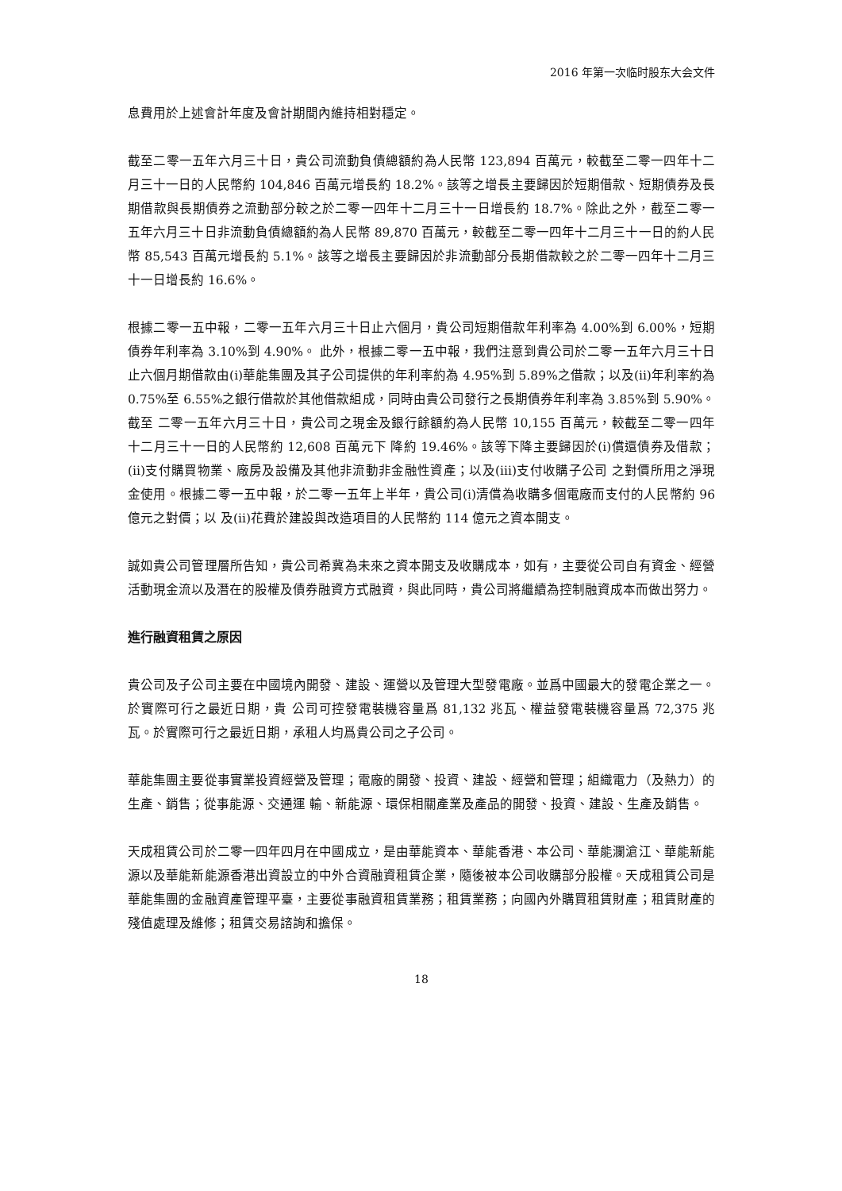2016 年第一次临时股东大会文件
息費用於上述會計年度及會計期間內維持相對穩定。
截至二零一五年六月三十日，貴公司流動負債總額約為人民幣 123,894 百萬元，較截至二零一四年十二月三十一日的人民幣約 104,846 百萬元增長約 18.2%。該等之增長主要歸因於短期借款、短期債券及長期借款與長期債券之流動部分較之於二零一四年十二月三十一日增長約 18.7%。除此之外，截至二零一五年六月三十日非流動負債總額約為人民幣 89,870 百萬元，較截至二零一四年十二月三十一日的約人民幣 85,543 百萬元增長約 5.1%。該等之增長主要歸因於非流動部分長期借款較之於二零一四年十二月三十一日增長約 16.6%。
根據二零一五中報，二零一五年六月三十日止六個月，貴公司短期借款年利率為 4.00%到 6.00%，短期債券年利率為 3.10%到 4.90%。 此外，根據二零一五中報，我們注意到貴公司於二零一五年六月三十日止六個月期借款由(i)華能集團及其子公司提供的年利率約為 4.95%到 5.89%之借款；以及(ii)年利率約為 0.75%至 6.55%之銀行借款於其他借款組成，同時由貴公司發行之長期債券年利率為 3.85%到 5.90%。截至 二零一五年六月三十日，貴公司之現金及銀行餘額約為人民幣 10,155 百萬元，較截至二零一四年十二月三十一日的人民幣約 12,608 百萬元下 降約 19.46%。該等下降主要歸因於(i)償還債券及借款；(ii)支付購買物業、廠房及設備及其他非流動非金融性資產；以及(iii)支付收購子公司 之對價所用之淨現金使用。根據二零一五中報，於二零一五年上半年，貴公司(i)清償為收購多個電廠而支付的人民幣約 96 億元之對價；以 及(ii)花費於建設與改造項目的人民幣約 114 億元之資本開支。
誠如貴公司管理層所告知，貴公司希冀為未來之資本開支及收購成本，如有，主要從公司自有資金、經營活動現金流以及潛在的股權及債券融資方式融資，與此同時，貴公司將繼續為控制融資成本而做出努力。
進行融資租賃之原因
貴公司及子公司主要在中國境內開發、建設、運營以及管理大型發電廠。並爲中國最大的發電企業之一。於實際可行之最近日期，貴 公司可控發電裝機容量爲 81,132 兆瓦、權益發電裝機容量爲 72,375 兆瓦。於實際可行之最近日期，承租人均爲貴公司之子公司。
華能集團主要從事實業投資經營及管理；電廠的開發、投資、建設、經營和管理；組織電力（及熱力）的生產、銷售；從事能源、交通運 輸、新能源、環保相關產業及產品的開發、投資、建設、生產及銷售。
天成租賃公司於二零一四年四月在中國成立，是由華能資本、華能香港、本公司、華能瀾滄江、華能新能源以及華能新能源香港出資設立的中外合資融資租賃企業，隨後被本公司收購部分股權。天成租賃公司是華能集團的金融資產管理平臺，主要從事融資租賃業務；租賃業務；向國內外購買租賃財產；租賃財產的殘值處理及維修；租賃交易諮詢和擔保。
18